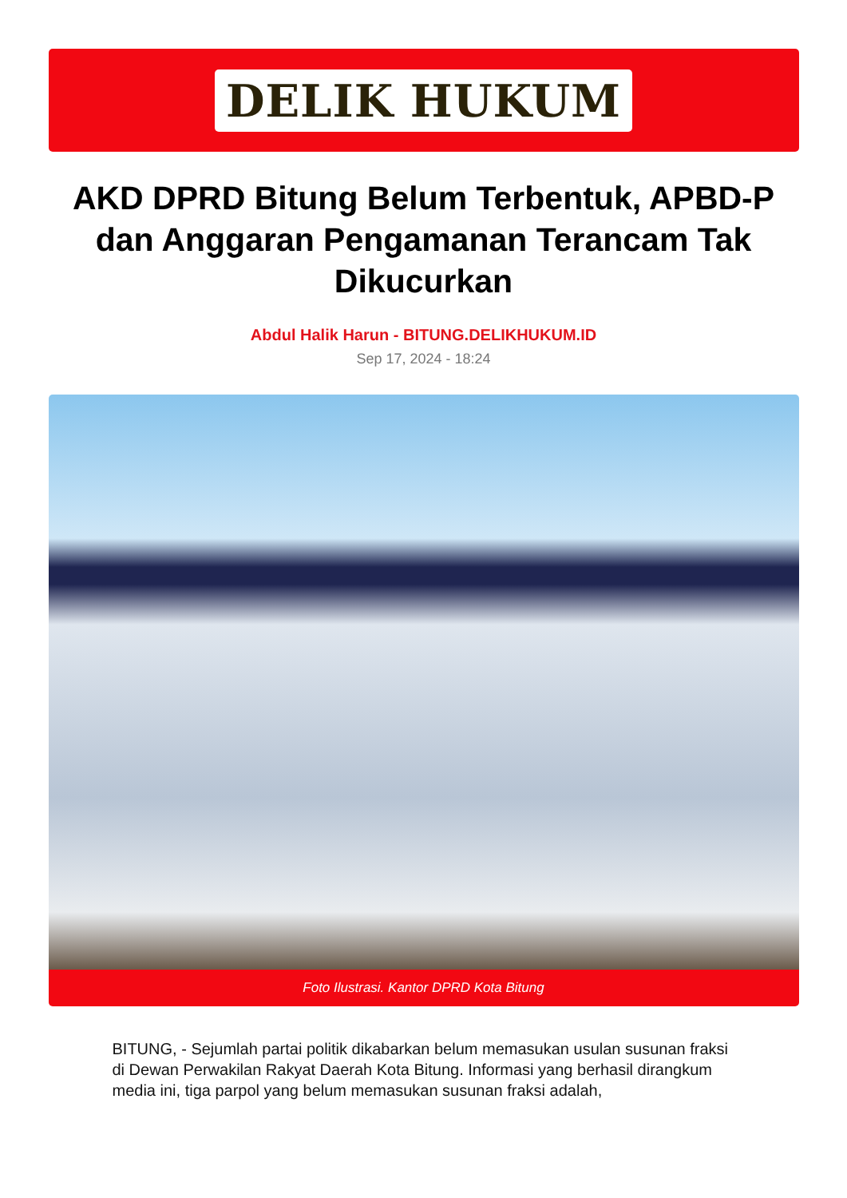DELIK HUKUM
AKD DPRD Bitung Belum Terbentuk, APBD-P dan Anggaran Pengamanan Terancam Tak Dikucurkan
Abdul Halik Harun - BITUNG.DELIKHUKUM.ID
Sep 17, 2024 - 18:24
Foto Ilustrasi. Kantor DPRD Kota Bitung
BITUNG, - Sejumlah partai politik dikabarkan belum memasukan usulan susunan fraksi di Dewan Perwakilan Rakyat Daerah Kota Bitung. Informasi yang berhasil dirangkum media ini, tiga parpol yang belum memasukan susunan fraksi adalah,